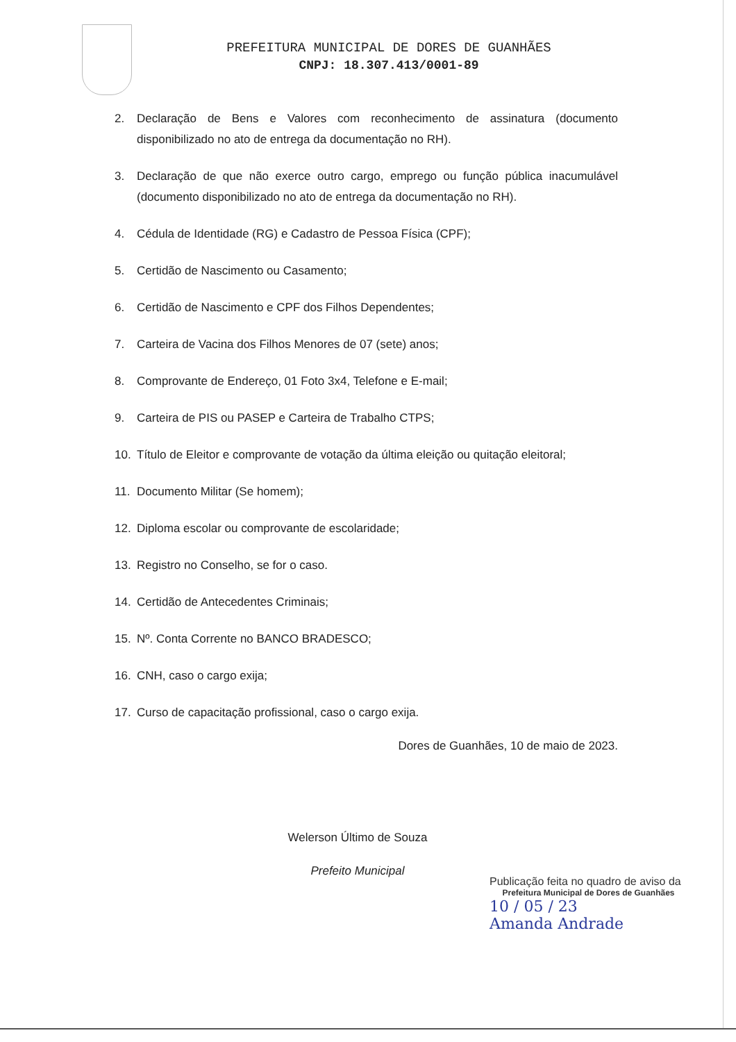PREFEITURA MUNICIPAL DE DORES DE GUANHÃES
CNPJ: 18.307.413/0001-89
2. Declaração de Bens e Valores com reconhecimento de assinatura (documento disponibilizado no ato de entrega da documentação no RH).
3. Declaração de que não exerce outro cargo, emprego ou função pública inacumulável (documento disponibilizado no ato de entrega da documentação no RH).
4. Cédula de Identidade (RG) e Cadastro de Pessoa Física (CPF);
5. Certidão de Nascimento ou Casamento;
6. Certidão de Nascimento e CPF dos Filhos Dependentes;
7. Carteira de Vacina dos Filhos Menores de 07 (sete) anos;
8. Comprovante de Endereço, 01 Foto 3x4, Telefone e E-mail;
9. Carteira de PIS ou PASEP e Carteira de Trabalho CTPS;
10. Título de Eleitor e comprovante de votação da última eleição ou quitação eleitoral;
11. Documento Militar (Se homem);
12. Diploma escolar ou comprovante de escolaridade;
13. Registro no Conselho, se for o caso.
14. Certidão de Antecedentes Criminais;
15. Nº. Conta Corrente no BANCO BRADESCO;
16. CNH, caso o cargo exija;
17. Curso de capacitação profissional, caso o cargo exija.
Dores de Guanhães, 10 de maio de 2023.
Welerson Último de Souza
Prefeito Municipal
Publicação feita no quadro de aviso da
Prefeitura Municipal de Dores de Guanhães
10 / 05 / 23
Amanda Andrade